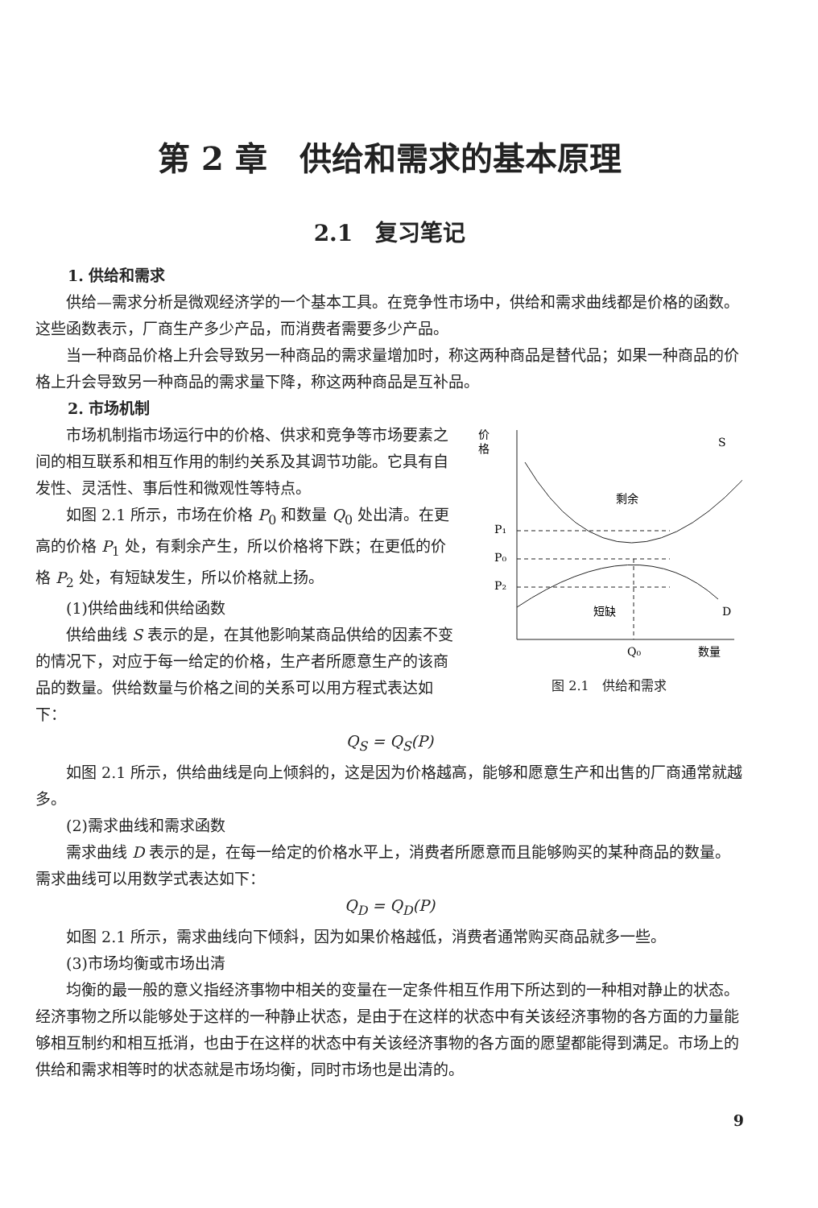第 2 章　供给和需求的基本原理
2.1　复习笔记
1. 供给和需求
供给—需求分析是微观经济学的一个基本工具。在竞争性市场中，供给和需求曲线都是价格的函数。这些函数表示，厂商生产多少产品，而消费者需要多少产品。
当一种商品价格上升会导致另一种商品的需求量增加时，称这两种商品是替代品；如果一种商品的价格上升会导致另一种商品的需求量下降，称这两种商品是互补品。
2. 市场机制
市场机制指市场运行中的价格、供求和竞争等市场要素之间的相互联系和相互作用的制约关系及其调节功能。它具有自发性、灵活性、事后性和微观性等特点。
如图 2.1 所示，市场在价格 P<sub>0</sub> 和数量 Q<sub>0</sub> 处出清。在更高的价格 P<sub>1</sub> 处，有剩余产生，所以价格将下跌；在更低的价格 P<sub>2</sub> 处，有短缺发生，所以价格就上扬。
(1)供给曲线和供给函数
供给曲线 S 表示的是，在其他影响某商品供给的因素不变的情况下，对应于每一给定的价格，生产者所愿意生产的该商品的数量。供给数量与价格之间的关系可以用方程式表达如下：
价
格
P₁
P₀
P₂
剩余
短缺
S
D
Q₀
数量
图 2.1　供给和需求
Q<sub>S</sub> = Q<sub>S</sub>(P)
如图 2.1 所示，供给曲线是向上倾斜的，这是因为价格越高，能够和愿意生产和出售的厂商通常就越多。
(2)需求曲线和需求函数
需求曲线 D 表示的是，在每一给定的价格水平上，消费者所愿意而且能够购买的某种商品的数量。需求曲线可以用数学式表达如下：
Q<sub>D</sub> = Q<sub>D</sub>(P)
如图 2.1 所示，需求曲线向下倾斜，因为如果价格越低，消费者通常购买商品就多一些。
(3)市场均衡或市场出清
均衡的最一般的意义指经济事物中相关的变量在一定条件相互作用下所达到的一种相对静止的状态。经济事物之所以能够处于这样的一种静止状态，是由于在这样的状态中有关该经济事物的各方面的力量能够相互制约和相互抵消，也由于在这样的状态中有关该经济事物的各方面的愿望都能得到满足。市场上的供给和需求相等时的状态就是市场均衡，同时市场也是出清的。
9